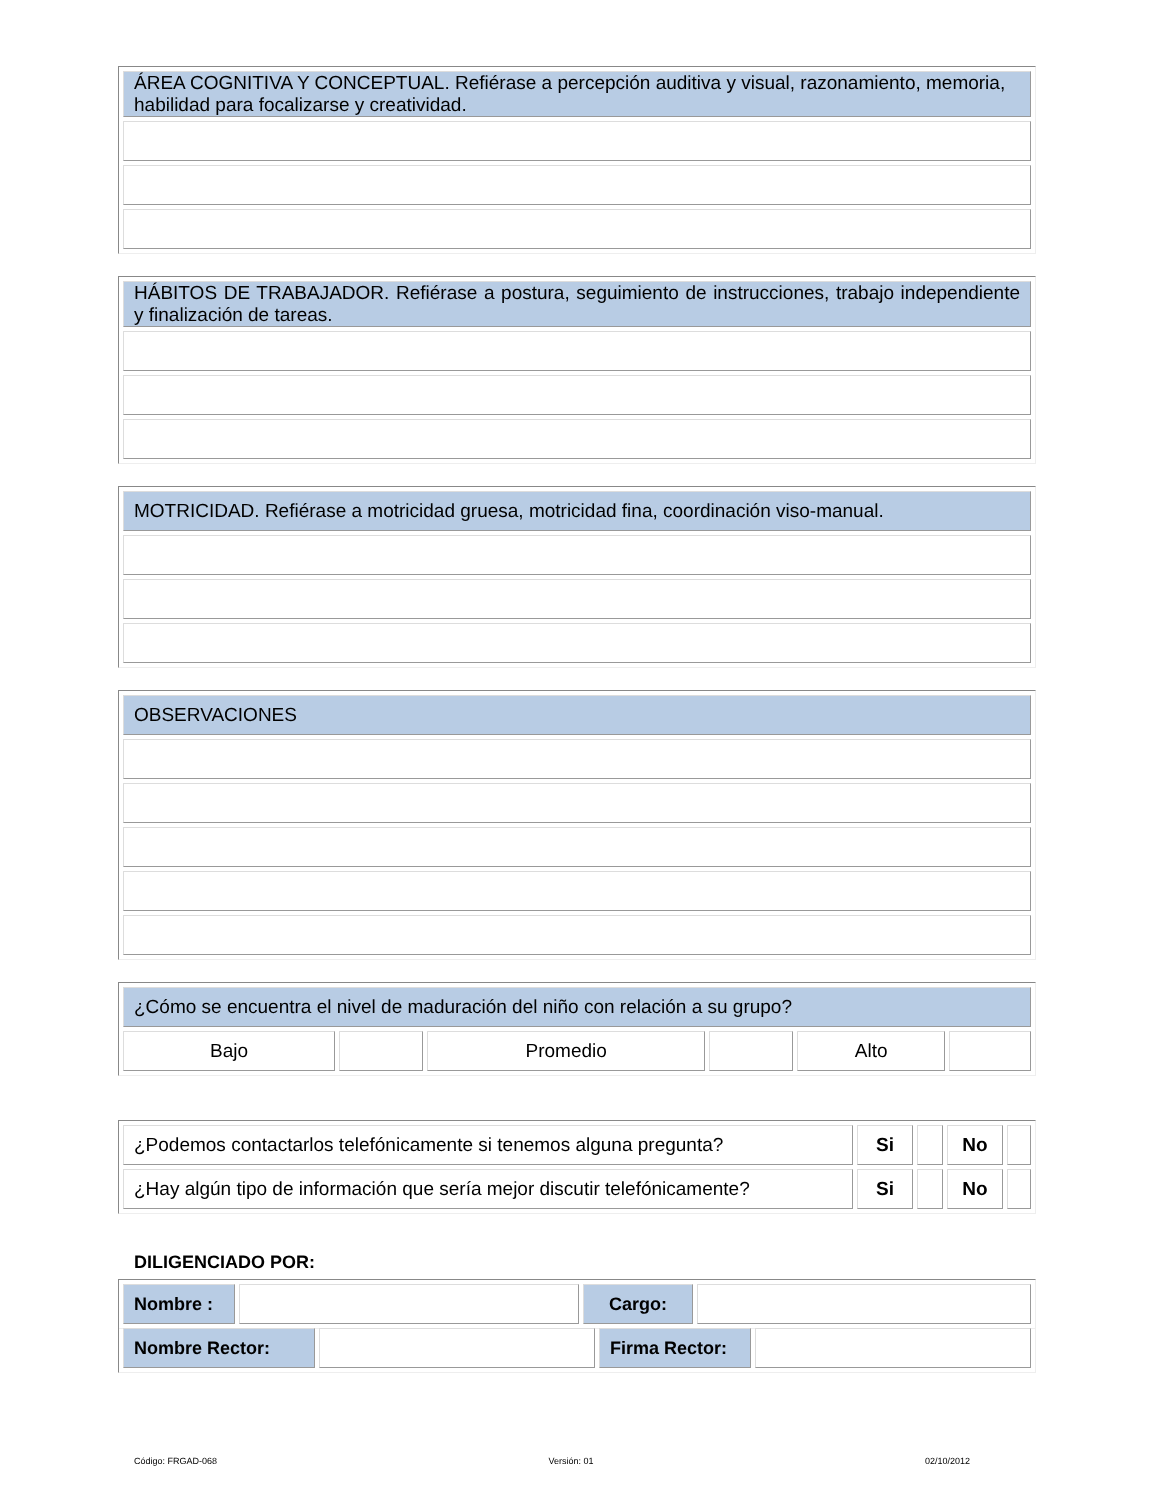| ÁREA COGNITIVA Y CONCEPTUAL. Refiérase a percepción auditiva y visual, razonamiento, memoria, habilidad para focalizarse y creatividad. |
| HÁBITOS DE TRABAJADOR. Refiérase a postura, seguimiento de instrucciones, trabajo independiente y finalización de tareas. |
| MOTRICIDAD. Refiérase a motricidad gruesa, motricidad fina, coordinación viso-manual. |
| OBSERVACIONES |
| ¿Cómo se encuentra el nivel de maduración del niño con relación a su grupo? | | | | | |
| Bajo | | Promedio | | Alto | |
| ¿Podemos contactarlos telefónicamente si tenemos alguna pregunta? | Si | | No | |
| ¿Hay algún tipo de información que sería mejor discutir telefónicamente? | Si | | No | |
DILIGENCIADO POR:
| Nombre : | | Cargo: | |
| Nombre Rector: | | Firma Rector: | |
Código: FRGAD-068 Versión: 01 02/10/2012